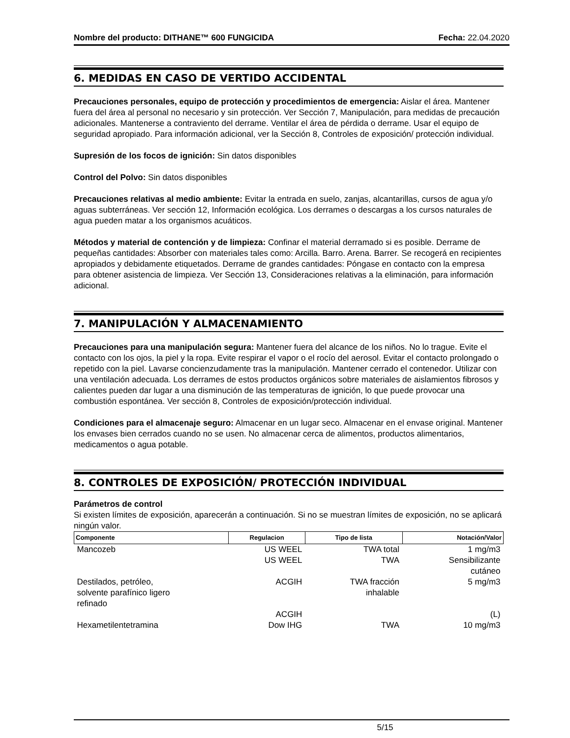Nombre del producto: DITHANE™ 600 FUNGICIDA Fecha: 22.04.2020
6. MEDIDAS EN CASO DE VERTIDO ACCIDENTAL
Precauciones personales, equipo de protección y procedimientos de emergencia: Aislar el área. Mantener fuera del área al personal no necesario y sin protección. Ver Sección 7, Manipulación, para medidas de precaución adicionales. Mantenerse a contraviento del derrame. Ventilar el área de pérdida o derrame. Usar el equipo de seguridad apropiado. Para información adicional, ver la Sección 8, Controles de exposición/ protección individual.
Supresión de los focos de ignición: Sin datos disponibles
Control del Polvo: Sin datos disponibles
Precauciones relativas al medio ambiente: Evitar la entrada en suelo, zanjas, alcantarillas, cursos de agua y/o aguas subterráneas. Ver sección 12, Información ecológica. Los derrames o descargas a los cursos naturales de agua pueden matar a los organismos acuáticos.
Métodos y material de contención y de limpieza: Confinar el material derramado si es posible. Derrame de pequeñas cantidades: Absorber con materiales tales como: Arcilla. Barro. Arena. Barrer. Se recogerá en recipientes apropiados y debidamente etiquetados. Derrame de grandes cantidades: Póngase en contacto con la empresa para obtener asistencia de limpieza. Ver Sección 13, Consideraciones relativas a la eliminación, para información adicional.
7. MANIPULACIÓN Y ALMACENAMIENTO
Precauciones para una manipulación segura: Mantener fuera del alcance de los niños. No lo trague. Evite el contacto con los ojos, la piel y la ropa. Evite respirar el vapor o el rocío del aerosol. Evitar el contacto prolongado o repetido con la piel. Lavarse concienzudamente tras la manipulación. Mantener cerrado el contenedor. Utilizar con una ventilación adecuada. Los derrames de estos productos orgánicos sobre materiales de aislamientos fibrosos y calientes pueden dar lugar a una disminución de las temperaturas de ignición, lo que puede provocar una combustión espontánea. Ver sección 8, Controles de exposición/protección individual.
Condiciones para el almacenaje seguro: Almacenar en un lugar seco. Almacenar en el envase original. Mantener los envases bien cerrados cuando no se usen. No almacenar cerca de alimentos, productos alimentarios, medicamentos o agua potable.
8. CONTROLES DE EXPOSICIÓN/ PROTECCIÓN INDIVIDUAL
Parámetros de control
Si existen límites de exposición, aparecerán a continuación. Si no se muestran límites de exposición, no se aplicará ningún valor.
| Componente | Regulacion | Tipo de lista | Notación/Valor |
| --- | --- | --- | --- |
| Mancozeb | US WEEL | TWA total | 1 mg/m3 |
| | US WEEL | TWA | Sensibilizante cutáneo |
| Destilados, petróleo, solvente parafínico ligero refinado | ACGIH | TWA fracción inhalable | 5 mg/m3 |
| | ACGIH | | (L) |
| Hexametilentetramina | Dow IHG | TWA | 10 mg/m3 |
5/15